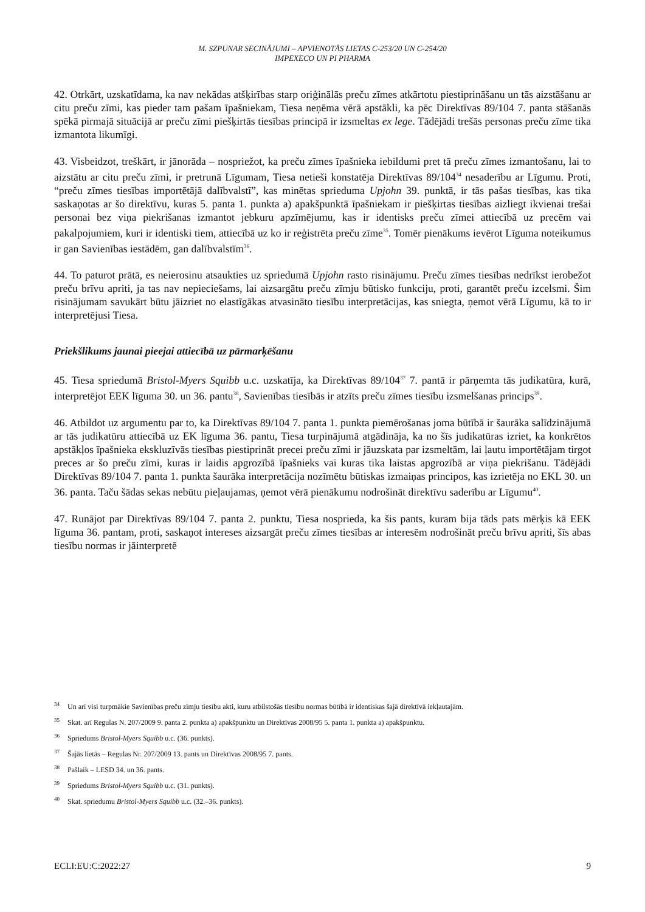M. SZPUNAR SECINĀJUMI – APVIENOTĀS LIETAS C-253/20 UN C-254/20
IMPEXECO UN PI PHARMA
42. Otrkārt, uzskatīdama, ka nav nekādas atšķirības starp oriģinālās preču zīmes atkārtotu piestiprināšanu un tās aizstāšanu ar citu preču zīmi, kas pieder tam pašam īpašniekam, Tiesa neņēma vērā apstākli, ka pēc Direktīvas 89/104 7. panta stāšanās spēkā pirmajā situācijā ar preču zīmi piešķirtās tiesības principā ir izsmeltas ex lege. Tādējādi trešās personas preču zīme tika izmantota likumīgi.
43. Visbeidzot, treškārt, ir jānorāda – nospriežot, ka preču zīmes īpašnieka iebildumi pret tā preču zīmes izmantošanu, lai to aizstātu ar citu preču zīmi, ir pretrunā Līgumam, Tiesa netieši konstatēja Direktīvas 89/104<sup>34</sup> nesaderību ar Līgumu. Proti, “preču zīmes tiesības importētājā dalībvalstī”, kas minētas sprieduma Upjohn 39. punktā, ir tās pašas tiesības, kas tika saskaņotas ar šo direktīvu, kuras 5. panta 1. punkta a) apakšpunktā īpašniekam ir piešķirtas tiesības aizliegt ikvienai trešai personai bez viņa piekrišanas izmantot jebkuru apzīmējumu, kas ir identisks preču zīmei attiecībā uz precēm vai pakalpojumiem, kuri ir identiski tiem, attiecībā uz ko ir reģistrēta preču zīme<sup>35</sup>. Tomēr pienākums ievērot Līguma noteikumus ir gan Savienības iestādēm, gan dalībvalstīm<sup>36</sup>.
44. To paturot prātā, es neierosinu atsaukties uz spriedumā Upjohn rasto risinājumu. Preču zīmes tiesības nedrīkst ierobežot preču brīvu apriti, ja tas nav nepieciešams, lai aizsargātu preču zīmju būtisko funkciju, proti, garantēt preču izcelsmi. Šim risinājumam savukārt būtu jāizriet no elastīgākas atvasināto tiesību interpretācijas, kas sniegta, ņemot vērā Līgumu, kā to ir interpretējusi Tiesa.
Priekšlikums jaunai pieejai attiecībā uz pārmarķēšanu
45. Tiesa spriedumā Bristol-Myers Squibb u.c. uzskatīja, ka Direktīvas 89/104<sup>37</sup> 7. pantā ir pārņemta tās judikatūra, kurā, interpretējot EEK līguma 30. un 36. pantu<sup>38</sup>, Savienības tiesībās ir atzīts preču zīmes tiesību izsmelšanas princips<sup>39</sup>.
46. Atbildot uz argumentu par to, ka Direktīvas 89/104 7. panta 1. punkta piemērošanas joma būtībā ir šaurāka salīdzinājumā ar tās judikatūru attiecībā uz EK līguma 36. pantu, Tiesa turpinājumā atgādināja, ka no šīs judikatūras izriet, ka konkrētos apstākļos īpašnieka ekskluzīvās tiesības piestiprināt precei preču zīmi ir jāuzskata par izsmeltām, lai ļautu importētājam tirgot preces ar šo preču zīmi, kuras ir laidis apgrozībā īpašnieks vai kuras tika laistas apgrozībā ar viņa piekrišanu. Tādējādi Direktīvas 89/104 7. panta 1. punkta šaurāka interpretācija nozīmētu būtiskas izmaiņas principos, kas izrietēja no EKL 30. un 36. panta. Taču šādas sekas nebūtu pieļaujamas, ņemot vērā pienākumu nodrošināt direktīvu saderību ar Līgumu<sup>40</sup>.
47. Runājot par Direktīvas 89/104 7. panta 2. punktu, Tiesa nosprieda, ka šis pants, kuram bija tāds pats mērķis kā EEK līguma 36. pantam, proti, saskaņot intereses aizsargāt preču zīmes tiesības ar interesēm nodrošināt preču brīvu apriti, šīs abas tiesību normas ir jāinterpretē
<sup>34</sup> Un arī visi turpmākie Savienības preču zīmju tiesību akti, kuru atbilstošās tiesību normas būtībā ir identiskas šajā direktīvā iekļautajām.
<sup>35</sup> Skat. arī Regulas N. 207/2009 9. panta 2. punkta a) apakšpunktu un Direktīvas 2008/95 5. panta 1. punkta a) apakšpunktu.
<sup>36</sup> Spriedums Bristol-Myers Squibb u.c. (36. punkts).
<sup>37</sup> Šajās lietās – Regulas Nr. 207/2009 13. pants un Direktīvas 2008/95 7. pants.
<sup>38</sup> Pašlaik – LESD 34. un 36. pants.
<sup>39</sup> Spriedums Bristol-Myers Squibb u.c. (31. punkts).
<sup>40</sup> Skat. spriedumu Bristol-Myers Squibb u.c. (32.–36. punkts).
ECLI:EU:C:2022:27 9